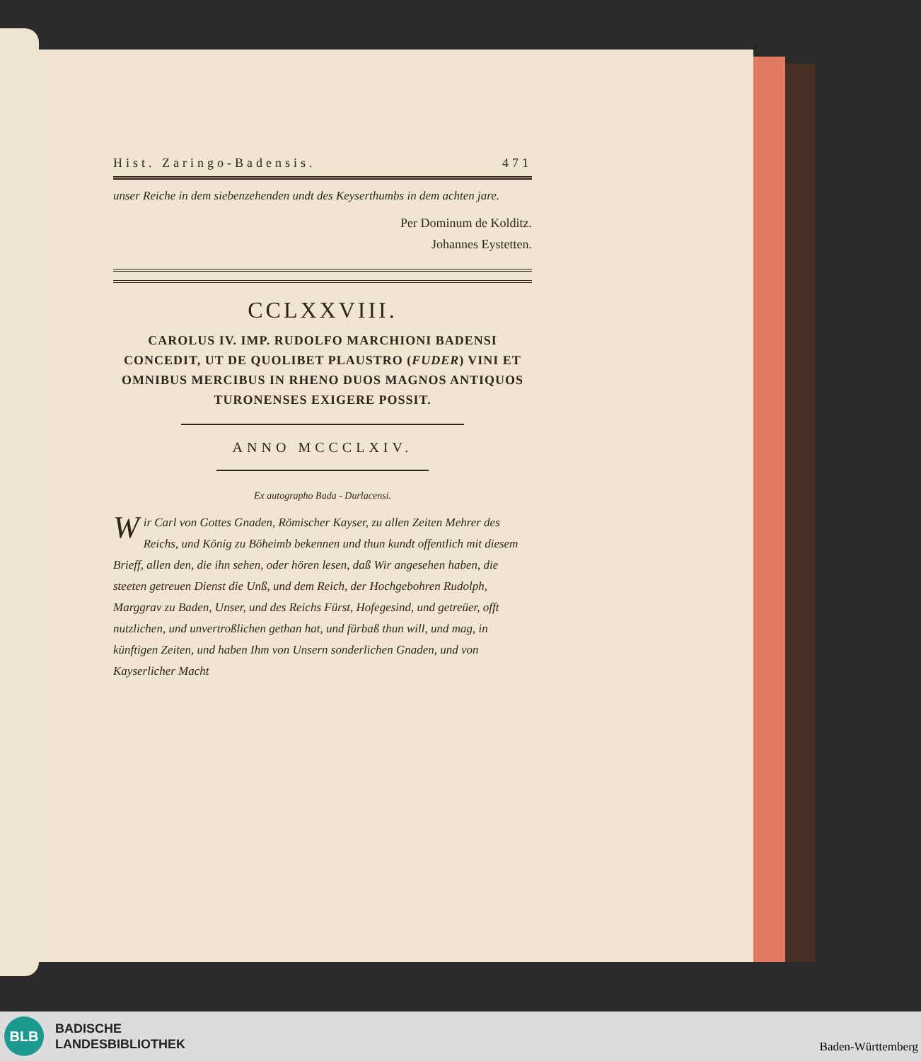Hist. Zaringo-Badensis. 471
unser Reiche in dem siebenzehenden undt des Keyserthumbs in dem achten jare.
Per Dominum de Kolditz.
Johannes Eystetten.
CCLXXVIII.
CAROLUS IV. IMP. RUDOLFO MARCHIONI BADENSI CONCEDIT, UT DE QUOLIBET PLAUSTRO (FUDER) VINI ET OMNIBUS MERCIBUS IN RHENO DUOS MAGNOS ANTIQUOS TURONENSES EXIGERE POSSIT.
ANNO MCCCLXIV.
Ex autographo Bada - Durlacensi.
Wir Carl von Gottes Gnaden, Römischer Kayser, zu allen Zeiten Mehrer des Reichs, und König zu Böheimb bekennen und thun kundt offentlich mit diesem Brieff, allen den, die ihn sehen, oder hören lesen, daß Wir angesehen haben, die steeten getreuen Dienst die Unß, und dem Reich, der Hochgebohren Rudolph, Marggrav zu Baden, Unser, und des Reichs Fürst, Hofegesind, und getreüer, offt nutzlichen, und unvertroßlichen gethan hat, und fürbaß thun will, und mag, in künftigen Zeiten, und haben Ihm von Unsern sonderlichen Gnaden, und von Kayserlicher Macht
BLB
BADISCHE
LANDESBIBLIOTHEK
Baden-Württemberg